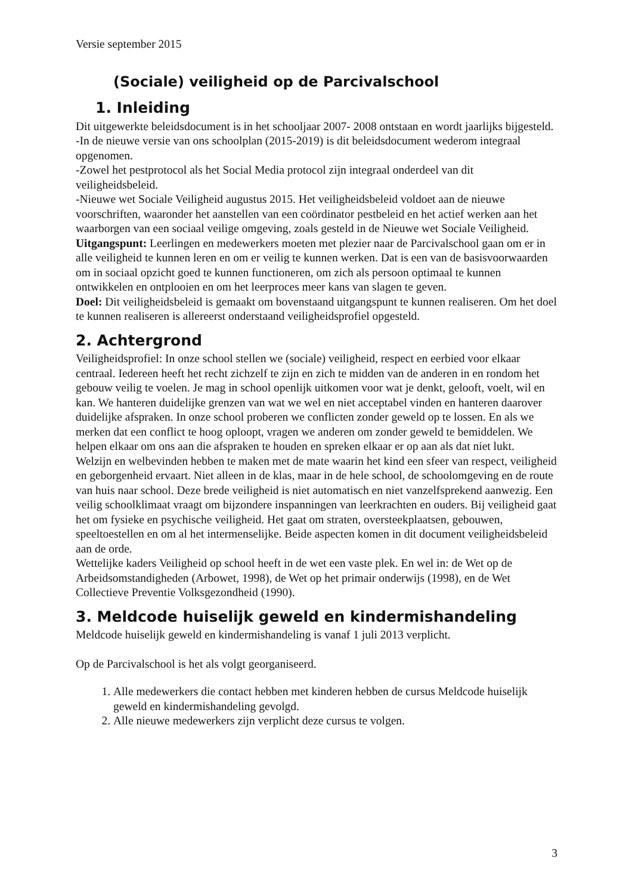Versie september 2015
(Sociale) veiligheid op de Parcivalschool
1. Inleiding
Dit uitgewerkte beleidsdocument is in het schooljaar 2007- 2008 ontstaan en wordt jaarlijks bijgesteld.
-In de nieuwe versie van ons schoolplan (2015-2019) is dit beleidsdocument wederom integraal opgenomen.
-Zowel het pestprotocol als het Social Media protocol zijn integraal onderdeel van dit veiligheidsbeleid.
-Nieuwe wet Sociale Veiligheid augustus 2015. Het veiligheidsbeleid voldoet aan de nieuwe voorschriften, waaronder het aanstellen van een coördinator pestbeleid en het actief werken aan het waarborgen van een sociaal veilige omgeving, zoals gesteld in de Nieuwe wet Sociale Veiligheid.
Uitgangspunt: Leerlingen en medewerkers moeten met plezier naar de Parcivalschool gaan om er in alle veiligheid te kunnen leren en om er veilig te kunnen werken. Dat is een van de basisvoorwaarden om in sociaal opzicht goed te kunnen functioneren, om zich als persoon optimaal te kunnen ontwikkelen en ontplooien en om het leerproces meer kans van slagen te geven.
Doel: Dit veiligheidsbeleid is gemaakt om bovenstaand uitgangspunt te kunnen realiseren. Om het doel te kunnen realiseren is allereerst onderstaand veiligheidsprofiel opgesteld.
2. Achtergrond
Veiligheidsprofiel: In onze school stellen we (sociale) veiligheid, respect en eerbied voor elkaar centraal. Iedereen heeft het recht zichzelf te zijn en zich te midden van de anderen in en rondom het gebouw veilig te voelen. Je mag in school openlijk uitkomen voor wat je denkt, gelooft, voelt, wil en kan. We hanteren duidelijke grenzen van wat we wel en niet acceptabel vinden en hanteren daarover duidelijke afspraken. In onze school proberen we conflicten zonder geweld op te lossen. En als we merken dat een conflict te hoog oploopt, vragen we anderen om zonder geweld te bemiddelen. We helpen elkaar om ons aan die afspraken te houden en spreken elkaar er op aan als dat niet lukt.
Welzijn en welbevinden hebben te maken met de mate waarin het kind een sfeer van respect, veiligheid en geborgenheid ervaart. Niet alleen in de klas, maar in de hele school, de schoolomgeving en de route van huis naar school. Deze brede veiligheid is niet automatisch en niet vanzelfsprekend aanwezig. Een veilig schoolklimaat vraagt om bijzondere inspanningen van leerkrachten en ouders. Bij veiligheid gaat het om fysieke en psychische veiligheid. Het gaat om straten, oversteekplaatsen, gebouwen, speeltoestellen en om al het intermenselijke. Beide aspecten komen in dit document veiligheidsbeleid aan de orde.
Wettelijke kaders Veiligheid op school heeft in de wet een vaste plek. En wel in: de Wet op de Arbeidsomstandigheden (Arbowet, 1998), de Wet op het primair onderwijs (1998), en de Wet Collectieve Preventie Volksgezondheid (1990).
3. Meldcode huiselijk geweld en kindermishandeling
Meldcode huiselijk geweld en kindermishandeling is vanaf 1 juli 2013 verplicht.
Op de Parcivalschool is het als volgt georganiseerd.
1. Alle medewerkers die contact hebben met kinderen hebben de cursus Meldcode huiselijk geweld en kindermishandeling gevolgd.
2. Alle nieuwe medewerkers zijn verplicht deze cursus te volgen.
3